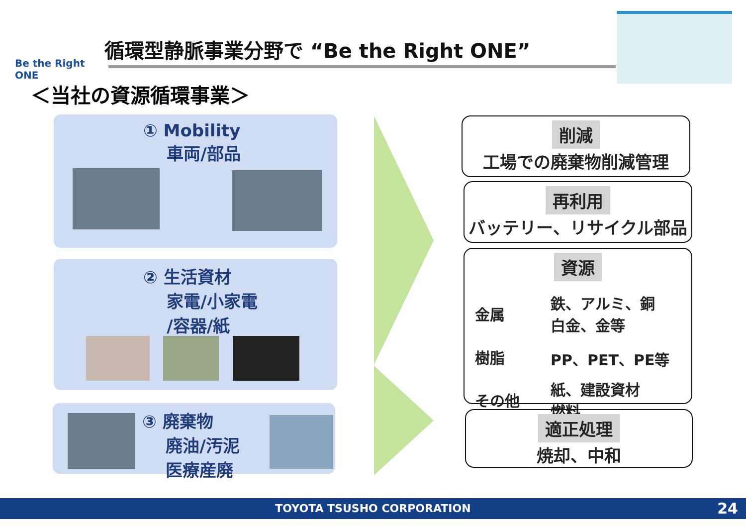Be the Right ONE
循環型静脈事業分野で “Be the Right ONE”
＜当社の資源循環事業＞
① Mobility
車両/部品
② 生活資材
家電/小家電
/容器/紙
③ 廃棄物
廃油/汚泥
医療産廃
削減
工場での廃棄物削減管理
再利用
バッテリー、リサイクル部品
資源
| 金属 | 鉄、アルミ、銅 白金、金等 |
| 樹脂 | PP、PET、PE等 |
| その他 | 紙、建設資材 燃料 |
適正処理
焼却、中和
TOYOTA TSUSHO CORPORATION 24